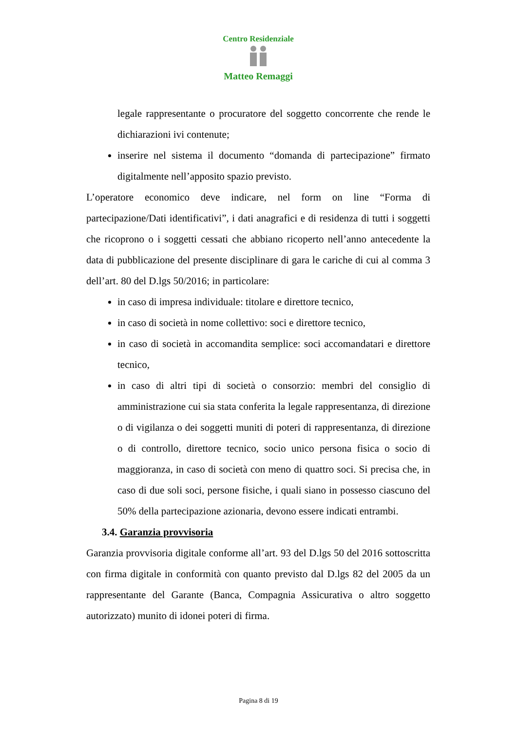Centro Residenziale
Matteo Remaggi
legale rappresentante o procuratore del soggetto concorrente che rende le dichiarazioni ivi contenute;
inserire nel sistema il documento “domanda di partecipazione” firmato digitalmente nell’apposito spazio previsto.
L’operatore economico deve indicare, nel form on line “Forma di partecipazione/Dati identificativi”, i dati anagrafici e di residenza di tutti i soggetti che ricoprono o i soggetti cessati che abbiano ricoperto nell’anno antecedente la data di pubblicazione del presente disciplinare di gara le cariche di cui al comma 3 dell’art. 80 del D.lgs 50/2016; in particolare:
in caso di impresa individuale: titolare e direttore tecnico,
in caso di società in nome collettivo: soci e direttore tecnico,
in caso di società in accomandita semplice: soci accomandatari e direttore tecnico,
in caso di altri tipi di società o consorzio: membri del consiglio di amministrazione cui sia stata conferita la legale rappresentanza, di direzione o di vigilanza o dei soggetti muniti di poteri di rappresentanza, di direzione o di controllo, direttore tecnico, socio unico persona fisica o socio di maggioranza, in caso di società con meno di quattro soci. Si precisa che, in caso di due soli soci, persone fisiche, i quali siano in possesso ciascuno del 50% della partecipazione azionaria, devono essere indicati entrambi.
3.4. Garanzia provvisoria
Garanzia provvisoria digitale conforme all’art. 93 del D.lgs 50 del 2016 sottoscritta con firma digitale in conformità con quanto previsto dal D.lgs 82 del 2005 da un rappresentante del Garante (Banca, Compagnia Assicurativa o altro soggetto autorizzato) munito di idonei poteri di firma.
Pagina 8 di 19